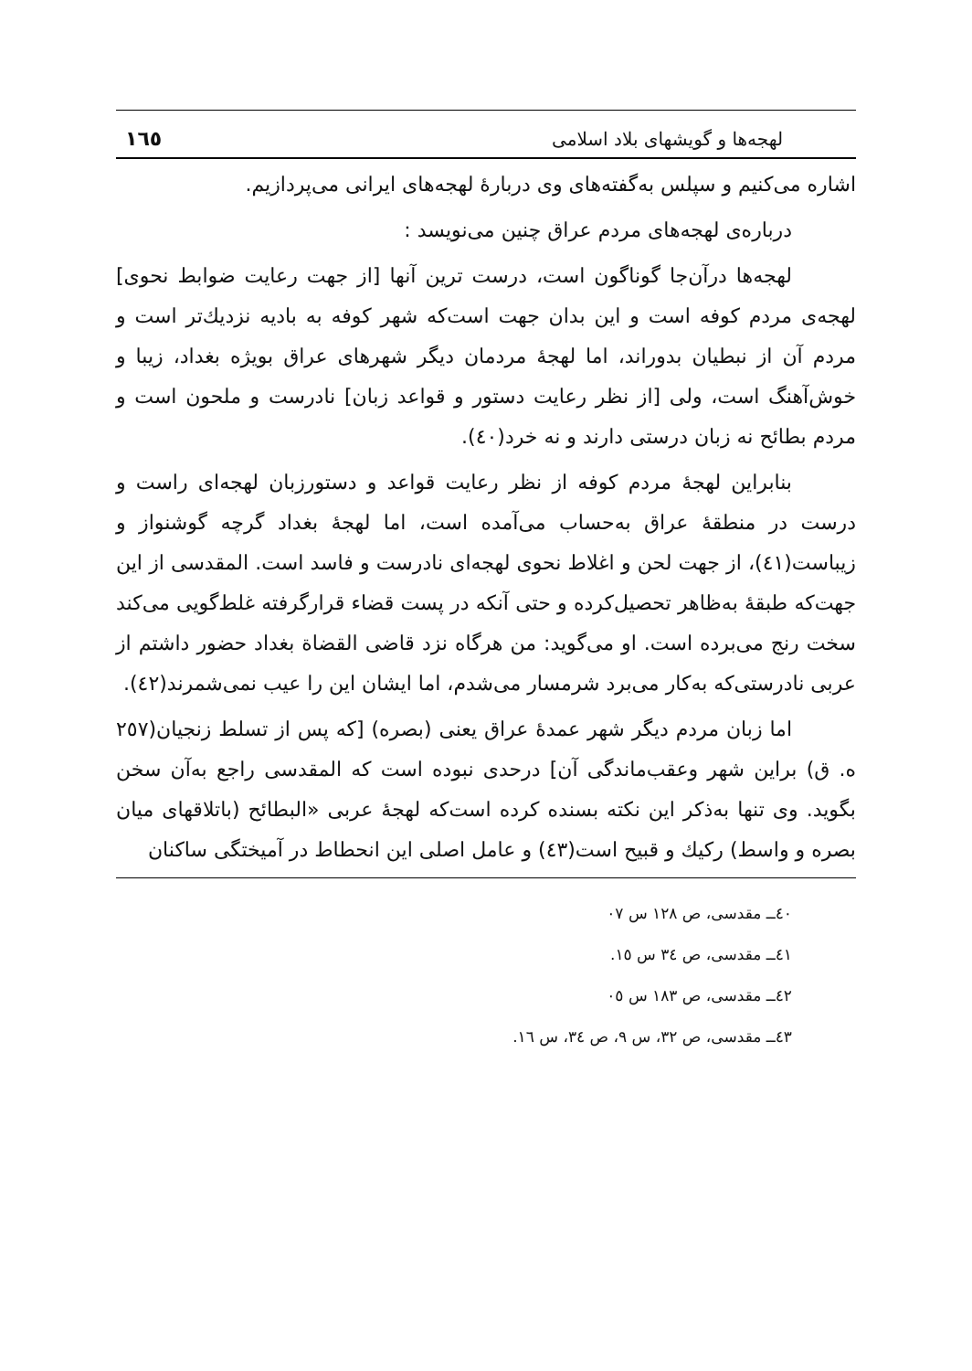لهجه‌ها و گویشهای بلاد اسلامی ١٦٥
اشاره می‌کنیم و سپلس به‌گفته‌های وی دربارهٔ لهجه‌های ایرانی می‌پردازیم.
درباره‌ی لهجه‌های مردم عراق چنین می‌نویسد :
لهجه‌ها درآن‌جا گوناگون است، درست ترین آنها [از جهت رعایت ضوابط نحوی] لهجه‌ی مردم کوفه است و این بدان جهت است‌که شهر کوفه به بادیه نزدیك‌تر است و مردم آن از نبطیان بدوراند، اما لهجهٔ مردمان دیگر شهرهای عراق بویژه بغداد، زیبا و خوش‌آهنگ است، ولی [از نظر رعایت دستور و قواعد زبان] نادرست و ملحون است و مردم بطائح نه زبان درستی دارند و نه خرد(٤٠).
بنابراین لهجهٔ مردم کوفه از نظر رعایت قواعد و دستورزبان لهجه‌ای راست و درست در منطقهٔ عراق به‌حساب می‌آمده است، اما لهجهٔ بغداد گرچه گوشنواز و زیباست(٤١)، از جهت لحن و اغلاط نحوی لهجه‌ای نادرست و فاسد است. المقدسی از این جهت‌که طبقهٔ به‌ظاهر تحصیل‌کرده و حتی آنکه در پست قضاء قرارگرفته غلط‌گویی می‌کند سخت رنج می‌برده است. او می‌گوید: من هرگاه نزد قاضی القضاة بغداد حضور داشتم از عربی نادرستی‌که به‌کار می‌برد شرمسار می‌شدم، اما ایشان این را عیب نمی‌شمرند(٤٢).
اما زبان مردم دیگر شهر عمدهٔ عراق یعنی (بصره) [که پس از تسلط زنجیان(٢٥٧ ه. ق) براین شهر وعقب‌ماندگی آن] درحدی نبوده است که المقدسی راجع به‌آن سخن بگوید. وی تنها به‌ذکر این نکته بسنده کرده است‌که لهجهٔ عربی «البطائح (باتلاقهای میان بصره و واسط) رکیك و قبیح است(٤٣) و عامل اصلی این انحطاط در آمیختگی ساکنان
٤٠ــ مقدسی، ص ١٢٨ س ٠٧
٤١ــ مقدسی، ص ٣٤ س ١٥.
٤٢ــ مقدسی، ص ١٨٣ س ٠٥
٤٣ــ مقدسی، ص ٣٢، س ٩، ص ٣٤، س ١٦.